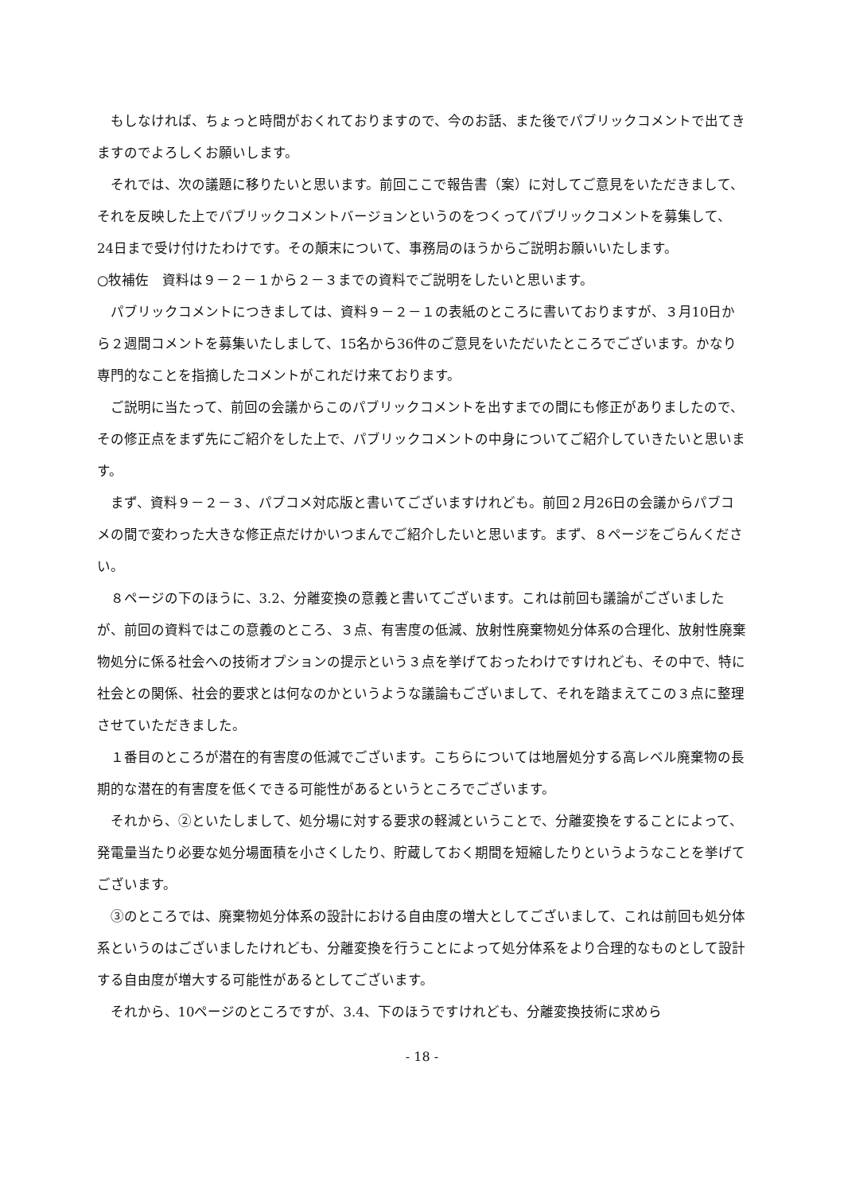もしなければ、ちょっと時間がおくれておりますので、今のお話、また後でパブリックコメントで出てきますのでよろしくお願いします。
それでは、次の議題に移りたいと思います。前回ここで報告書（案）に対してご意見をいただきまして、それを反映した上でパブリックコメントバージョンというのをつくってパブリックコメントを募集して、24日まで受け付けたわけです。その顛末について、事務局のほうからご説明お願いいたします。
○牧補佐　資料は９－２－１から２－３までの資料でご説明をしたいと思います。
パブリックコメントにつきましては、資料９－２－１の表紙のところに書いておりますが、３月10日から２週間コメントを募集いたしまして、15名から36件のご意見をいただいたところでございます。かなり専門的なことを指摘したコメントがこれだけ来ております。
ご説明に当たって、前回の会議からこのパブリックコメントを出すまでの間にも修正がありましたので、その修正点をまず先にご紹介をした上で、パブリックコメントの中身についてご紹介していきたいと思います。
まず、資料９－２－３、パブコメ対応版と書いてございますけれども。前回２月26日の会議からパブコメの間で変わった大きな修正点だけかいつまんでご紹介したいと思います。まず、８ページをごらんください。
８ページの下のほうに、3.2、分離変換の意義と書いてございます。これは前回も議論がございましたが、前回の資料ではこの意義のところ、３点、有害度の低減、放射性廃棄物処分体系の合理化、放射性廃棄物処分に係る社会への技術オプションの提示という３点を挙げておったわけですけれども、その中で、特に社会との関係、社会的要求とは何なのかというような議論もございまして、それを踏まえてこの３点に整理させていただきました。
１番目のところが潜在的有害度の低減でございます。こちらについては地層処分する高レベル廃棄物の長期的な潜在的有害度を低くできる可能性があるというところでございます。
それから、②といたしまして、処分場に対する要求の軽減ということで、分離変換をすることによって、発電量当たり必要な処分場面積を小さくしたり、貯蔵しておく期間を短縮したりというようなことを挙げてございます。
③のところでは、廃棄物処分体系の設計における自由度の増大としてございまして、これは前回も処分体系というのはございましたけれども、分離変換を行うことによって処分体系をより合理的なものとして設計する自由度が増大する可能性があるとしてございます。
それから、10ページのところですが、3.4、下のほうですけれども、分離変換技術に求めら
- 18 -